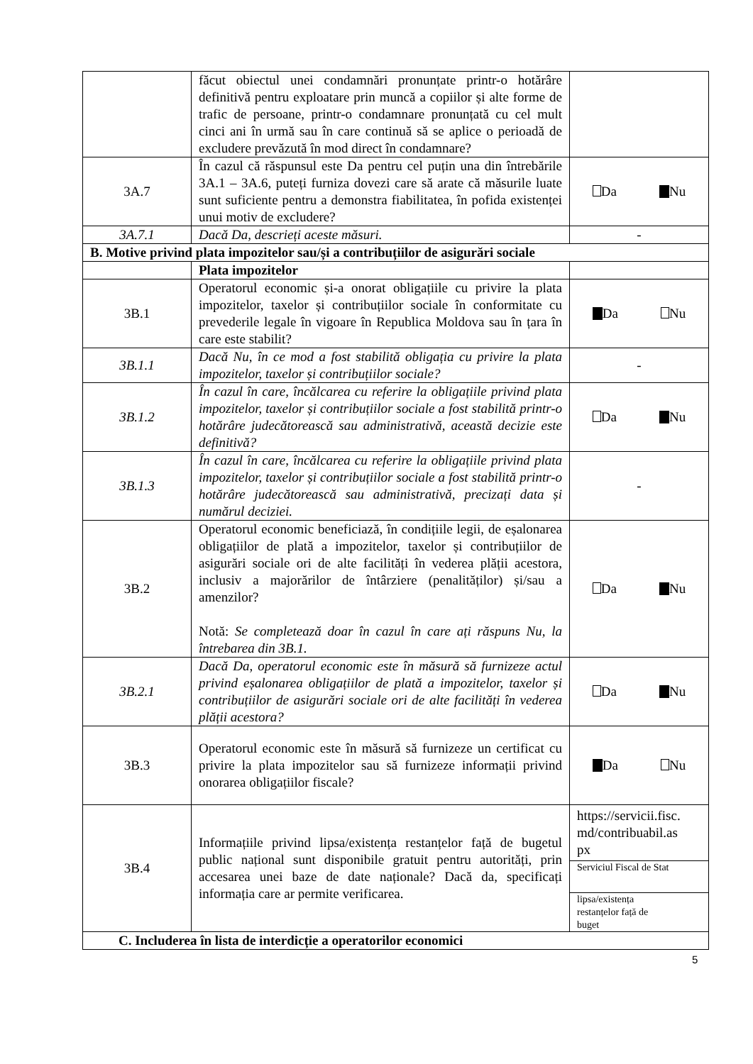| | făcut obiectul unei condamnări pronunțate printr-o hotărâre definitivă pentru exploatare prin muncă a copiilor și alte forme de trafic de persoane, printr-o condamnare pronunțată cu cel mult cinci ani în urmă sau în care continuă să se aplice o perioadă de excludere prevăzută în mod direct în condamnare? | |
| 3A.7 | În cazul că răspunsul este Da pentru cel puțin una din întrebările 3A.1 – 3A.6, puteți furniza dovezi care să arate că măsurile luate sunt suficiente pentru a demonstra fiabilitatea, în pofida existenței unui motiv de excludere? | Da Nu |
| 3A.7.1 | Dacă Da, descrieți aceste măsuri. | - |
| B. Motive privind plata impozitelor sau/și a contribuțiilor de asigurări sociale | | |
| | Plata impozitelor | |
| 3B.1 | Operatorul economic și-a onorat obligațiile cu privire la plata impozitelor, taxelor și contribuțiilor sociale în conformitate cu prevederile legale în vigoare în Republica Moldova sau în țara în care este stabilit? | Da Nu |
| 3B.1.1 | Dacă Nu, în ce mod a fost stabilită obligația cu privire la plata impozitelor, taxelor și contribuțiilor sociale? | - |
| 3B.1.2 | În cazul în care, încălcarea cu referire la obligațiile privind plata impozitelor, taxelor și contribuțiilor sociale a fost stabilită printr-o hotărâre judecătorească sau administrativă, această decizie este definitivă? | Da Nu |
| 3B.1.3 | În cazul în care, încălcarea cu referire la obligațiile privind plata impozitelor, taxelor și contribuțiilor sociale a fost stabilită printr-o hotărâre judecătorească sau administrativă, precizați data și numărul deciziei. | - |
| 3B.2 | Operatorul economic beneficiază, în condițiile legii, de eșalonarea obligațiilor de plată a impozitelor, taxelor și contribuțiilor de asigurări sociale ori de alte facilități în vederea plății acestora, inclusiv a majorărilor de întârziere (penalităților) și/sau a amenzilor? Notă: Se completează doar în cazul în care ați răspuns Nu, la întrebarea din 3B.1. | Da Nu |
| 3B.2.1 | Dacă Da, operatorul economic este în măsură să furnizeze actul privind eșalonarea obligațiilor de plată a impozitelor, taxelor și contribuțiilor de asigurări sociale ori de alte facilități în vederea plății acestora? | Da Nu |
| 3B.3 | Operatorul economic este în măsură să furnizeze un certificat cu privire la plata impozitelor sau să furnizeze informații privind onorarea obligațiilor fiscale? | Da Nu |
| 3B.4 | Informațiile privind lipsa/existența restanțelor față de bugetul public național sunt disponibile gratuit pentru autorități, prin accesarea unei baze de date naționale? Dacă da, specificați informația care ar permite verificarea. | https://servicii.fisc. md/contribuabil.as px |
| | | Serviciul Fiscal de Stat |
| | | lipsa/existența restanțelor față de buget |
| C. Includerea în lista de interdicție a operatorilor economici | | |
5